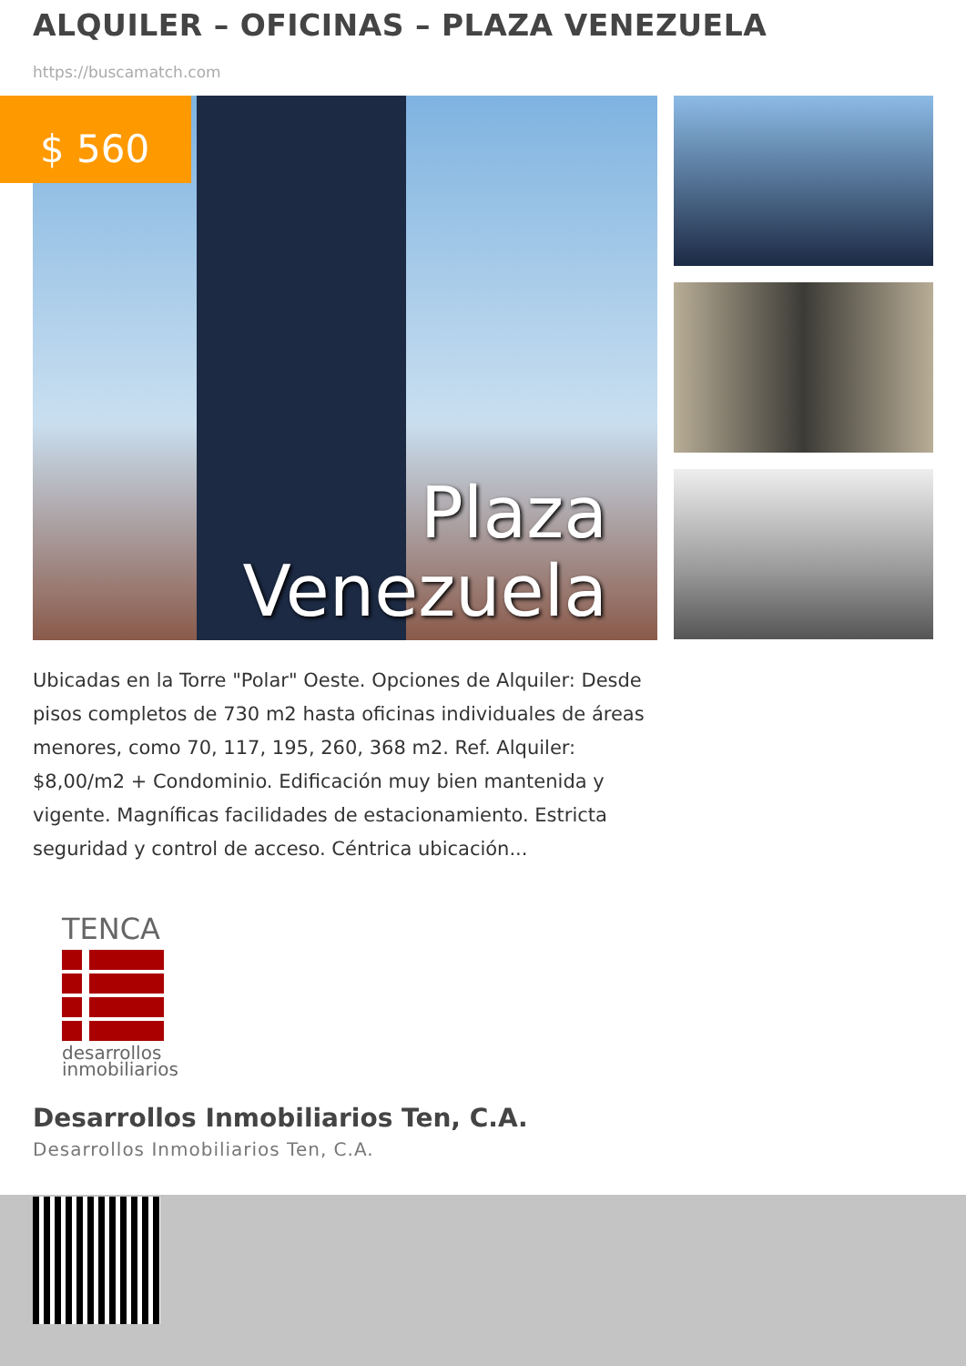ALQUILER – OFICINAS – PLAZA VENEZUELA
https://buscamatch.com
Plaza
Venezuela
$ 560
Ubicadas en la Torre "Polar" Oeste. Opciones de Alquiler: Desde pisos completos de 730 m2 hasta oficinas individuales de áreas menores, como 70, 117, 195, 260, 368 m2. Ref. Alquiler: $8,00/m2 + Condominio. Edificación muy bien mantenida y vigente. Magníficas facilidades de estacionamiento. Estricta seguridad y control de acceso. Céntrica ubicación...
TENCA
desarrollos
inmobiliarios
Desarrollos Inmobiliarios Ten, C.A.
Desarrollos Inmobiliarios Ten, C.A.